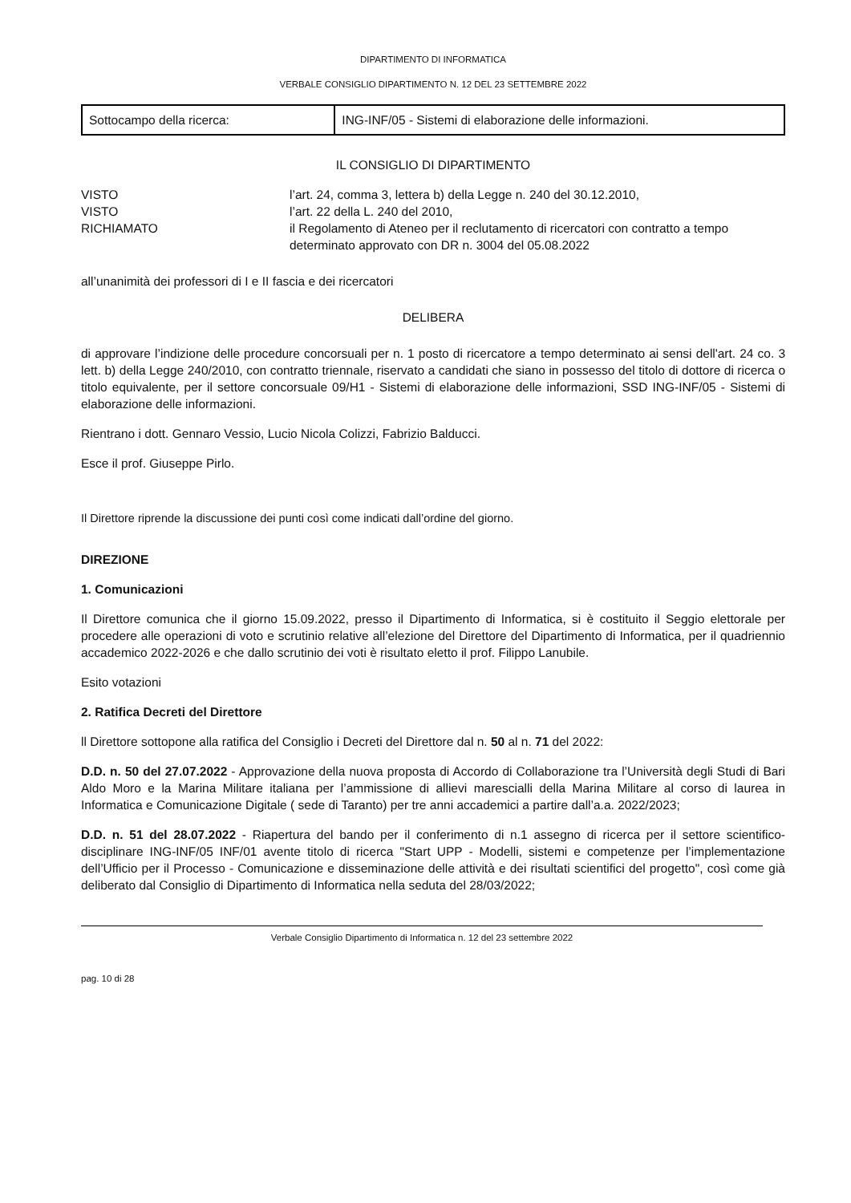DIPARTIMENTO DI INFORMATICA
VERBALE CONSIGLIO DIPARTIMENTO N. 12 DEL 23 SETTEMBRE 2022
| Sottocampo della ricerca: | ING-INF/05 - Sistemi di elaborazione delle informazioni. |
IL CONSIGLIO DI DIPARTIMENTO
| VISTO | l’art. 24, comma 3, lettera b) della Legge n. 240 del 30.12.2010, |
| VISTO | l’art. 22 della L. 240 del 2010, |
| RICHIAMATO | il Regolamento di Ateneo per il reclutamento di ricercatori con contratto a tempo determinato approvato con DR n. 3004 del 05.08.2022 |
all’unanimità dei professori di I e II fascia e dei ricercatori
DELIBERA
di approvare l’indizione delle procedure concorsuali per n. 1 posto di ricercatore a tempo determinato ai sensi dell'art. 24 co. 3 lett. b) della Legge 240/2010, con contratto triennale, riservato a candidati che siano in possesso del titolo di dottore di ricerca o titolo equivalente, per il settore concorsuale 09/H1 - Sistemi di elaborazione delle informazioni, SSD ING-INF/05 - Sistemi di elaborazione delle informazioni.
Rientrano i dott. Gennaro Vessio, Lucio Nicola Colizzi, Fabrizio Balducci.
Esce il prof. Giuseppe Pirlo.
Il Direttore riprende la discussione dei punti così come indicati dall’ordine del giorno.
DIREZIONE
1. Comunicazioni
Il Direttore comunica che il giorno 15.09.2022, presso il Dipartimento di Informatica, si è costituito il Seggio elettorale per procedere alle operazioni di voto e scrutinio relative all’elezione del Direttore del Dipartimento di Informatica, per il quadriennio accademico 2022-2026 e che dallo scrutinio dei voti è risultato eletto il prof. Filippo Lanubile.
Esito votazioni
2. Ratifica Decreti del Direttore
ll Direttore sottopone alla ratifica del Consiglio i Decreti del Direttore dal n. 50 al n. 71 del 2022:
D.D. n. 50 del 27.07.2022 - Approvazione della nuova proposta di Accordo di Collaborazione tra l’Università degli Studi di Bari Aldo Moro e la Marina Militare italiana per l’ammissione di allievi marescialli della Marina Militare al corso di laurea in Informatica e Comunicazione Digitale ( sede di Taranto) per tre anni accademici a partire dall’a.a. 2022/2023;
D.D. n. 51 del 28.07.2022 - Riapertura del bando per il conferimento di n.1 assegno di ricerca per il settore scientifico-disciplinare ING-INF/05 INF/01 avente titolo di ricerca "Start UPP - Modelli, sistemi e competenze per l’implementazione dell’Ufficio per il Processo - Comunicazione e disseminazione delle attività e dei risultati scientifici del progetto", così come già deliberato dal Consiglio di Dipartimento di Informatica nella seduta del 28/03/2022;
Verbale Consiglio Dipartimento di Informatica n. 12 del 23 settembre 2022
pag. 10 di 28